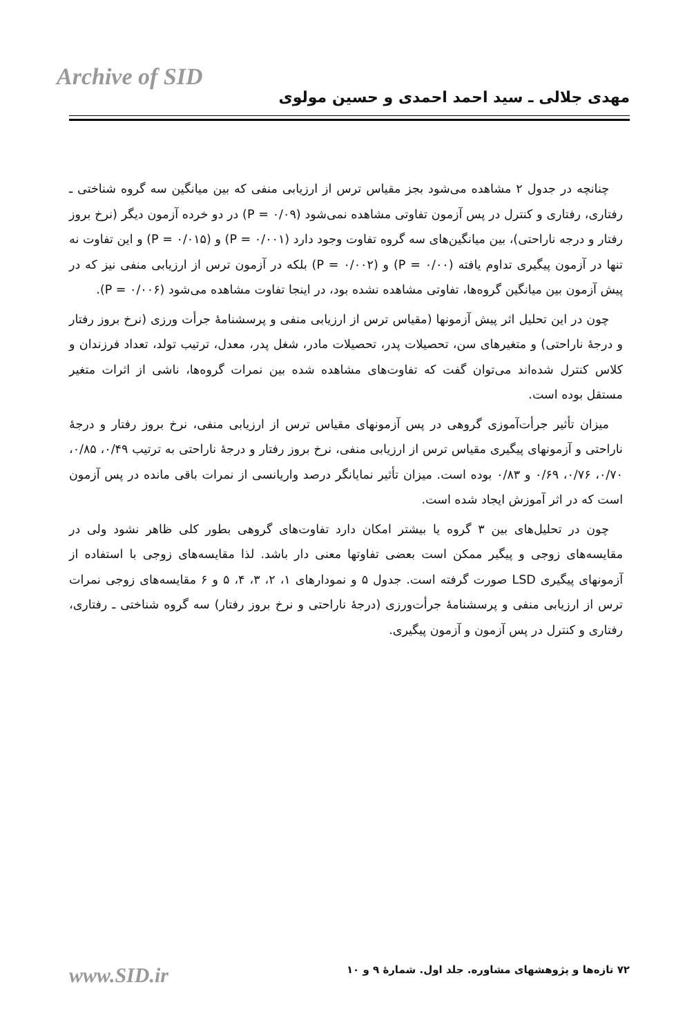Archive of SID
مهدی جلالی ـ سید احمد احمدی و حسین مولوی
چنانچه در جدول ۲ مشاهده می‌شود بجز مقیاس ترس از ارزیابی منفی که بین میانگین سه گروه شناختی ـ رفتاری، رفتاری و کنترل در پس آزمون تفاوتی مشاهده نمی‌شود (۰/۰۹ = P) در دو خرده آزمون دیگر (نرخ بروز رفتار و درجه ناراحتی)، بین میانگین‌های سه گروه تفاوت وجود دارد (P = ۰/۰۰۱) و (P = ۰/۰۱۵) و این تفاوت نه تنها در آزمون پیگیری تداوم یافته (P = ۰/۰۰) و (P = ۰/۰۰۲) بلکه در آزمون ترس از ارزیابی منفی نیز که در پیش آزمون بین میانگین گروه‌ها، تفاوتی مشاهده نشده بود، در اینجا تفاوت مشاهده می‌شود (P = ۰/۰۰۶).
چون در این تحلیل اثر پیش آزمونها (مقیاس ترس از ارزیابی منفی و پرسشنامهٔ جرأت ورزی (نرخ بروز رفتار و درجهٔ ناراحتی) و متغیرهای سن، تحصیلات پدر، تحصیلات مادر، شغل پدر، معدل، ترتیب تولد، تعداد فرزندان و کلاس کنترل شده‌اند می‌توان گفت که تفاوت‌های مشاهده شده بین نمرات گروه‌ها، ناشی از اثرات متغیر مستقل بوده است.
میزان تأثیر جرأت‌آموزی گروهی در پس آزمونهای مقیاس ترس از ارزیابی منفی، نرخ بروز رفتار و درجهٔ ناراحتی و آزمونهای پیگیری مقیاس ترس از ارزیابی منفی، نرخ بروز رفتار و درجهٔ ناراحتی به ترتیب ۰/۴۹، ۰/۸۵، ۰/۷۰، ۰/۷۶، ۰/۶۹ و ۰/۸۳ بوده است. میزان تأثیر نمایانگر درصد واریانسی از نمرات باقی مانده در پس آزمون است که در اثر آموزش ایجاد شده است.
چون در تحلیل‌های بین ۳ گروه یا بیشتر امکان دارد تفاوت‌های گروهی بطور کلی ظاهر نشود ولی در مقایسه‌های زوجی و پیگیر ممکن است بعضی تفاوتها معنی دار باشد. لذا مقایسه‌های زوجی با استفاده از آزمونهای پیگیری LSD صورت گرفته است. جدول ۵ و نمودارهای ۱، ۲، ۳، ۴، ۵ و ۶ مقایسه‌های زوجی نمرات ترس از ارزیابی منفی و پرسشنامهٔ جرأت‌ورزی (درجهٔ ناراحتی و نرخ بروز رفتار) سه گروه شناختی ـ رفتاری، رفتاری و کنترل در پس آزمون و آزمون پیگیری.
۷۲ تازه‌ها و پژوهشهای مشاوره. جلد اول. شمارهٔ ۹ و ۱۰ www.SID.ir